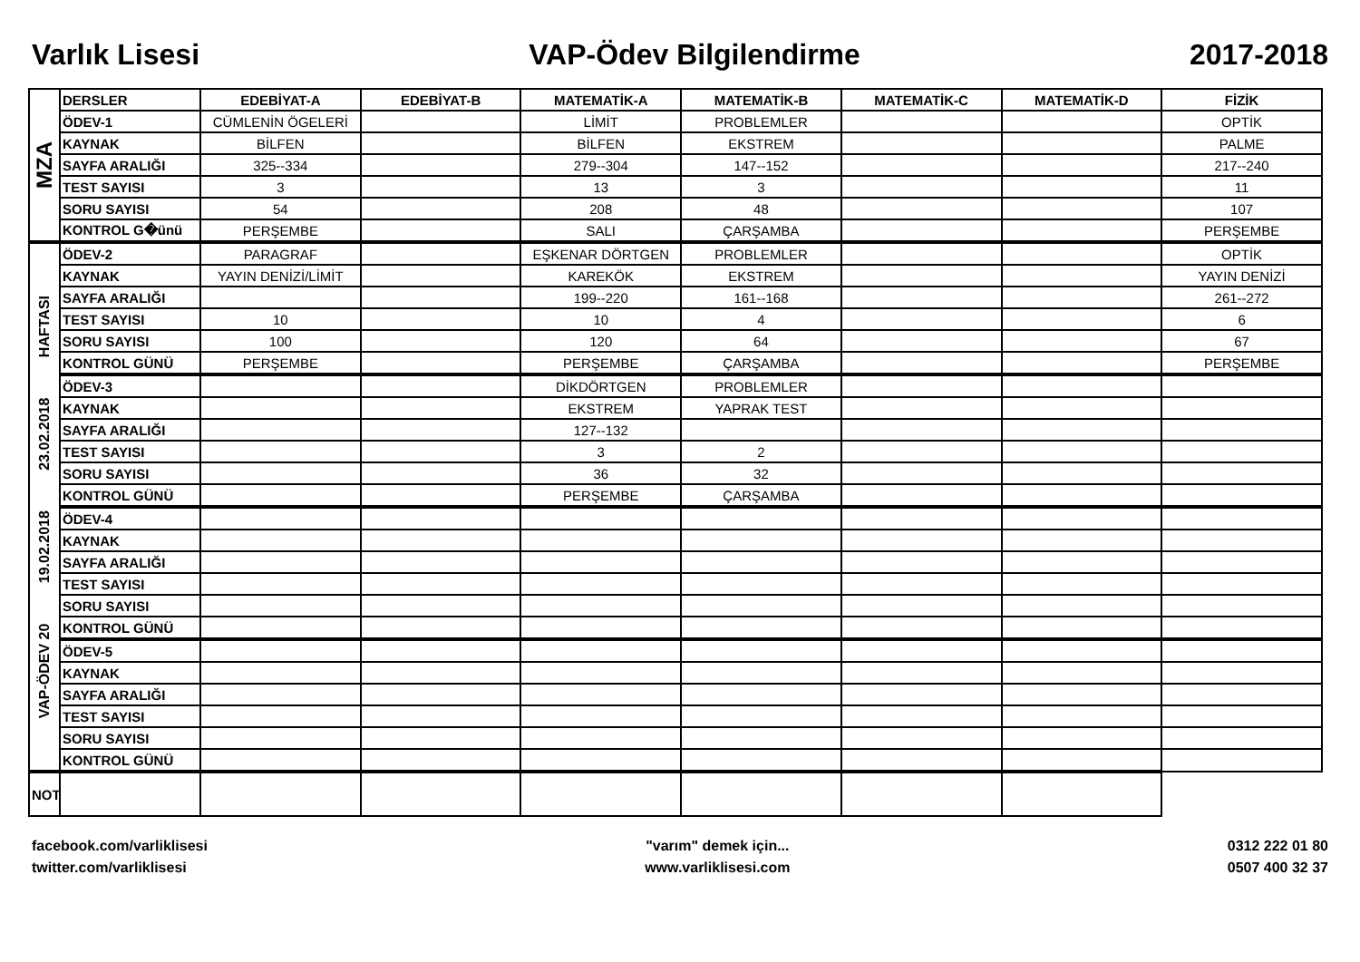Varlık Lisesi VAP-Ödev Bilgilendirme 2017-2018
| MZA | DERSLER | EDEBİYAT-A | EDEBİYAT-B | MATEMATİK-A | MATEMATİK-B | MATEMATİK-C | MATEMATİK-D | FİZİK |
| | ÖDEV-1 | CÜMLENİN ÖGELERİ | | LİMİT | PROBLEMLER | | | OPTİK |
| | KAYNAK | BİLFEN | | BİLFEN | EKSTREM | | | PALME |
| | SAYFA ARALIĞI | 325--334 | | 279--304 | 147--152 | | | 217--240 |
| | TEST SAYISI | 3 | | 13 | 3 | | | 11 |
| | SORU SAYISI | 54 | | 208 | 48 | | | 107 |
| | KONTROL G�ünü | PERŞEMBE | | SALI | ÇARŞAMBA | | | PERŞEMBE |
| VAP-ÖDEV 20 19.02.2018 23.02.2018 HAFTASI | ÖDEV-2 | PARAGRAF | | EŞKENAR DÖRTGEN | PROBLEMLER | | | OPTİK |
| | KAYNAK | YAYIN DENİZİ/LİMİT | | KAREKÖK | EKSTREM | | | YAYIN DENİZİ |
| | SAYFA ARALIĞI | | | 199--220 | 161--168 | | | 261--272 |
| | TEST SAYISI | 10 | | 10 | 4 | | | 6 |
| | SORU SAYISI | 100 | | 120 | 64 | | | 67 |
| | KONTROL GÜNÜ | PERŞEMBE | | PERŞEMBE | ÇARŞAMBA | | | PERŞEMBE |
| | ÖDEV-3 | | | DİKDÖRTGEN | PROBLEMLER | | | |
| | KAYNAK | | | EKSTREM | YAPRAK TEST | | | |
| | SAYFA ARALIĞI | | | 127--132 | | | | |
| | TEST SAYISI | | | 3 | 2 | | | |
| | SORU SAYISI | | | 36 | 32 | | | |
| | KONTROL GÜNÜ | | | PERŞEMBE | ÇARŞAMBA | | | |
| | ÖDEV-4 | | | | | | | |
| | KAYNAK | | | | | | | |
| | SAYFA ARALIĞI | | | | | | | |
| | TEST SAYISI | | | | | | | |
| | SORU SAYISI | | | | | | | |
| | KONTROL GÜNÜ | | | | | | | |
| | ÖDEV-5 | | | | | | | |
| | KAYNAK | | | | | | | |
| | SAYFA ARALIĞI | | | | | | | |
| | TEST SAYISI | | | | | | | |
| | SORU SAYISI | | | | | | | |
| | KONTROL GÜNÜ | | | | | | | |
| NOT | | | | | | | | |
facebook.com/varliklisesi
twitter.com/varliklisesi
"varım" demek için...
www.varliklisesi.com
0312 222 01 80
0507 400 32 37